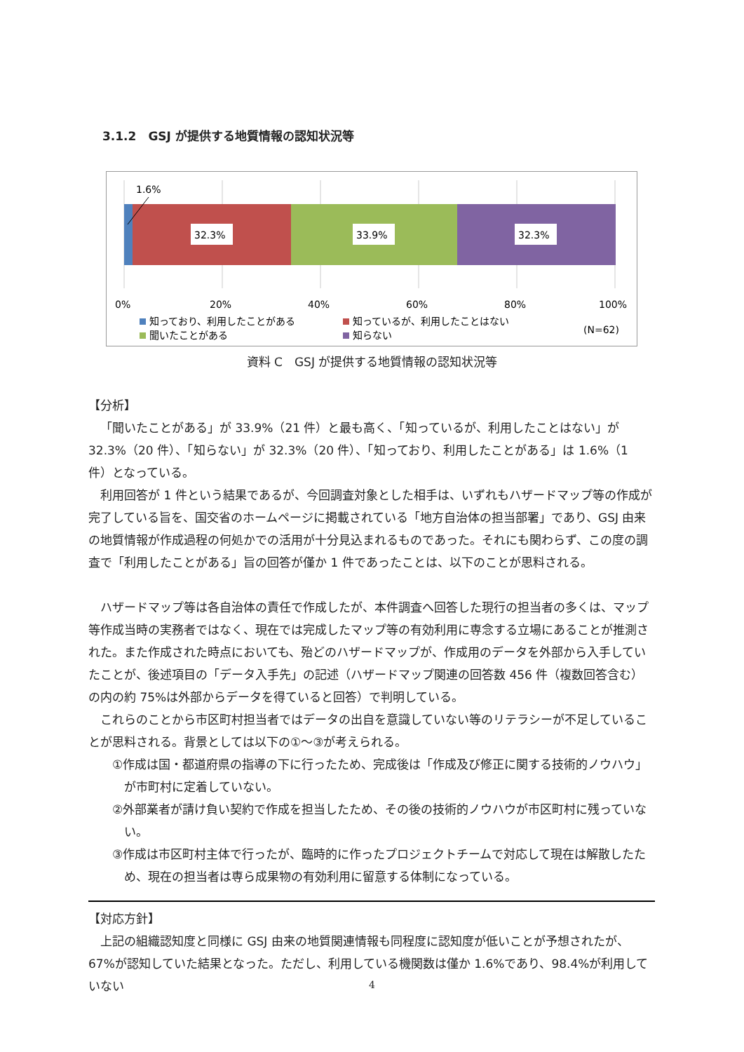3.1.2　GSJ が提供する地質情報の認知状況等
1.6%
32.3%
33.9%
32.3%
0%
20%
40%
60%
80%
100%
知っており、利用したことがある
知っているが、利用したことはない
聞いたことがある
知らない
(N=62)
資料 C　GSJ が提供する地質情報の認知状況等
【分析】
「聞いたことがある」が 33.9%（21 件）と最も高く、「知っているが、利用したことはない」が 32.3%（20 件）、「知らない」が 32.3%（20 件）、「知っており、利用したことがある」は 1.6%（1 件）となっている。
利用回答が 1 件という結果であるが、今回調査対象とした相手は、いずれもハザードマップ等の作成が完了している旨を、国交省のホームページに掲載されている「地方自治体の担当部署」であり、GSJ 由来の地質情報が作成過程の何処かでの活用が十分見込まれるものであった。それにも関わらず、この度の調査で「利用したことがある」旨の回答が僅か 1 件であったことは、以下のことが思料される。
ハザードマップ等は各自治体の責任で作成したが、本件調査へ回答した現行の担当者の多くは、マップ等作成当時の実務者ではなく、現在では完成したマップ等の有効利用に専念する立場にあることが推測された。また作成された時点においても、殆どのハザードマップが、作成用のデータを外部から入手していたことが、後述項目の「データ入手先」の記述（ハザードマップ関連の回答数 456 件（複数回答含む）の内の約 75%は外部からデータを得ていると回答）で判明している。
これらのことから市区町村担当者ではデータの出自を意識していない等のリテラシーが不足していることが思料される。背景としては以下の①～③が考えられる。
①作成は国・都道府県の指導の下に行ったため、完成後は「作成及び修正に関する技術的ノウハウ」が市町村に定着していない。
②外部業者が請け負い契約で作成を担当したため、その後の技術的ノウハウが市区町村に残っていない。
③作成は市区町村主体で行ったが、臨時的に作ったプロジェクトチームで対応して現在は解散したため、現在の担当者は専ら成果物の有効利用に留意する体制になっている。
【対応方針】
上記の組織認知度と同様に GSJ 由来の地質関連情報も同程度に認知度が低いことが予想されたが、67%が認知していた結果となった。ただし、利用している機関数は僅か 1.6%であり、98.4%が利用していない
4